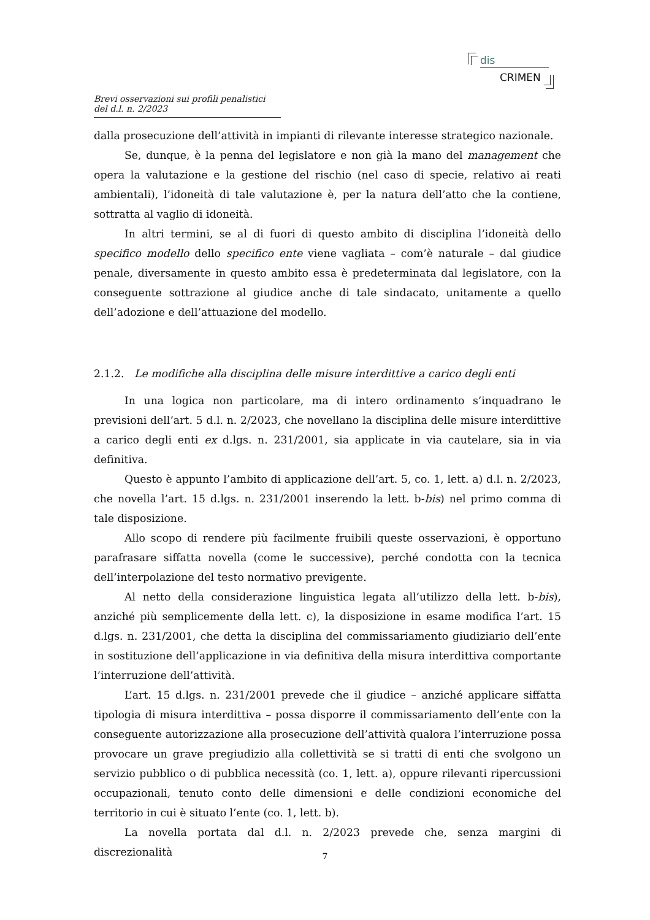dis
CRIMEN
Brevi osservazioni sui profili penalistici del d.l. n. 2/2023
dalla prosecuzione dell’attività in impianti di rilevante interesse strategico nazionale.
Se, dunque, è la penna del legislatore e non già la mano del management che opera la valutazione e la gestione del rischio (nel caso di specie, relativo ai reati ambientali), l’idoneità di tale valutazione è, per la natura dell’atto che la contiene, sottratta al vaglio di idoneità.
In altri termini, se al di fuori di questo ambito di disciplina l’idoneità dello specifico modello dello specifico ente viene vagliata – com’è naturale – dal giudice penale, diversamente in questo ambito essa è predeterminata dal legislatore, con la conseguente sottrazione al giudice anche di tale sindacato, unitamente a quello dell’adozione e dell’attuazione del modello.
2.1.2. Le modifiche alla disciplina delle misure interdittive a carico degli enti
In una logica non particolare, ma di intero ordinamento s’inquadrano le previsioni dell’art. 5 d.l. n. 2/2023, che novellano la disciplina delle misure interdittive a carico degli enti ex d.lgs. n. 231/2001, sia applicate in via cautelare, sia in via definitiva.
Questo è appunto l’ambito di applicazione dell’art. 5, co. 1, lett. a) d.l. n. 2/2023, che novella l’art. 15 d.lgs. n. 231/2001 inserendo la lett. b-bis) nel primo comma di tale disposizione.
Allo scopo di rendere più facilmente fruibili queste osservazioni, è opportuno parafrasare siffatta novella (come le successive), perché condotta con la tecnica dell’interpolazione del testo normativo previgente.
Al netto della considerazione linguistica legata all’utilizzo della lett. b-bis), anziché più semplicemente della lett. c), la disposizione in esame modifica l’art. 15 d.lgs. n. 231/2001, che detta la disciplina del commissariamento giudiziario dell’ente in sostituzione dell’applicazione in via definitiva della misura interdittiva comportante l’interruzione dell’attività.
L’art. 15 d.lgs. n. 231/2001 prevede che il giudice – anziché applicare siffatta tipologia di misura interdittiva – possa disporre il commissariamento dell’ente con la conseguente autorizzazione alla prosecuzione dell’attività qualora l’interruzione possa provocare un grave pregiudizio alla collettività se si tratti di enti che svolgono un servizio pubblico o di pubblica necessità (co. 1, lett. a), oppure rilevanti ripercussioni occupazionali, tenuto conto delle dimensioni e delle condizioni economiche del territorio in cui è situato l’ente (co. 1, lett. b).
La novella portata dal d.l. n. 2/2023 prevede che, senza margini di discrezionalità
7